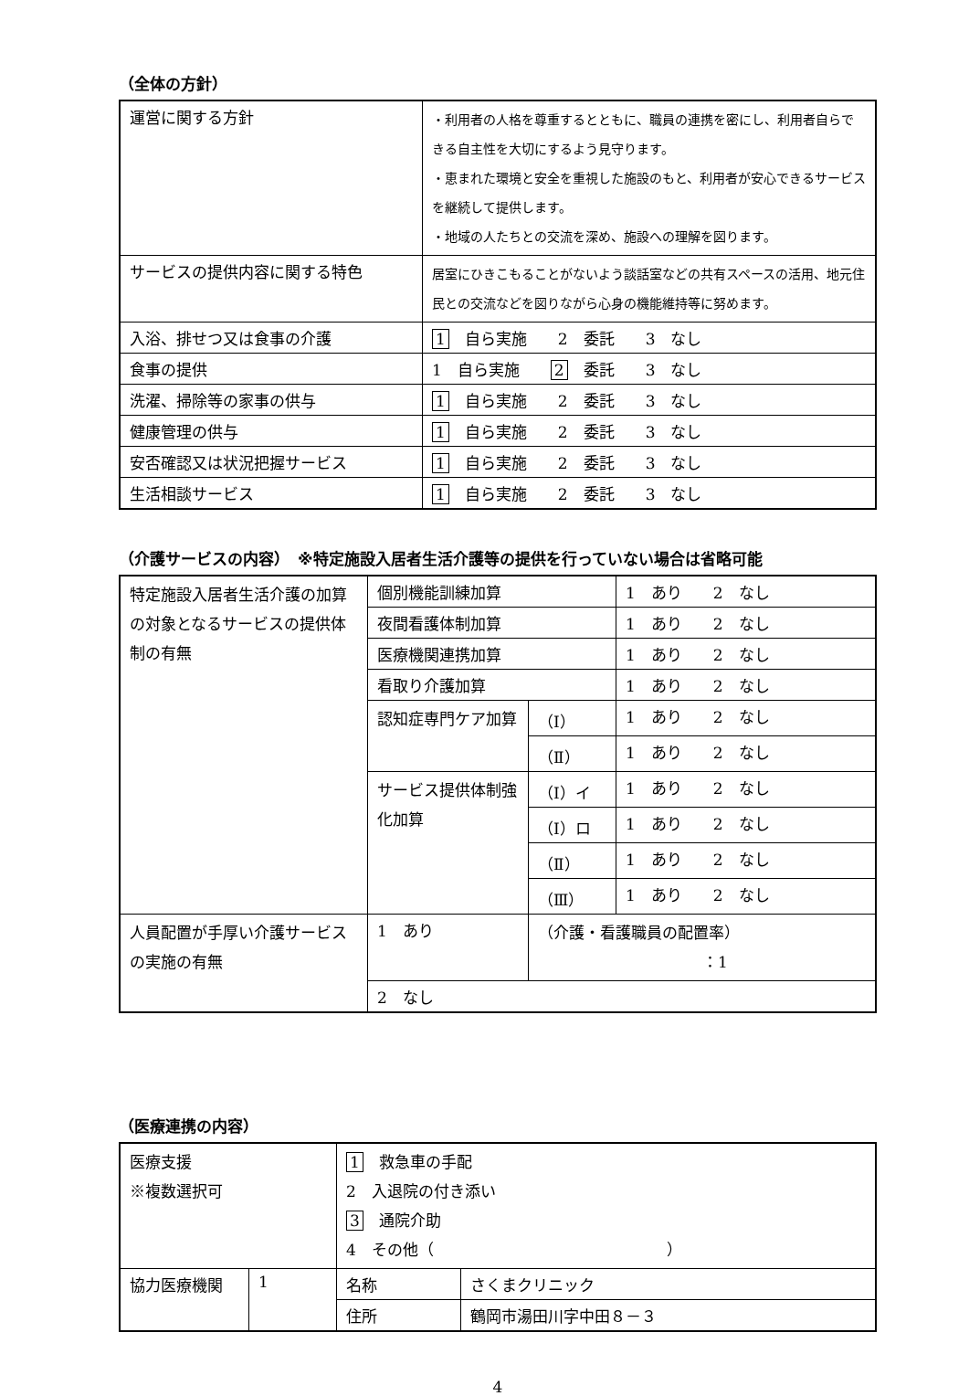（全体の方針）
| 運営に関する方針 | ・利用者の人格を尊重するとともに、職員の連携を密にし、利用者自らできる自主性を大切にするよう見守ります。 ・恵まれた環境と安全を重視した施設のもと、利用者が安心できるサービスを継続して提供します。 ・地域の人たちとの交流を深め、施設への理解を図ります。 |
| サービスの提供内容に関する特色 | 居室にひきこもることがないよう談話室などの共有スペースの活用、地元住民との交流などを図りながら心身の機能維持等に努めます。 |
| 入浴、排せつ又は食事の介護 | 1 自ら実施 2 委託 3 なし |
| 食事の提供 | 1 自ら実施 2 委託 3 なし |
| 洗濯、掃除等の家事の供与 | 1 自ら実施 2 委託 3 なし |
| 健康管理の供与 | 1 自ら実施 2 委託 3 なし |
| 安否確認又は状況把握サービス | 1 自ら実施 2 委託 3 なし |
| 生活相談サービス | 1 自ら実施 2 委託 3 なし |
（介護サービスの内容）　※特定施設入居者生活介護等の提供を行っていない場合は省略可能
| 特定施設入居者生活介護の加算の対象となるサービスの提供体制の有無 | 個別機能訓練加算 | | 1 あり 2 なし |
| | 夜間看護体制加算 | | 1 あり 2 なし |
| | 医療機関連携加算 | | 1 あり 2 なし |
| | 看取り介護加算 | | 1 あり 2 なし |
| | 認知症専門ケア加算 | （Ⅰ） | 1 あり 2 なし |
| | | （Ⅱ） | 1 あり 2 なし |
| | サービス提供体制強化加算 | （Ⅰ）イ | 1 あり 2 なし |
| | | （Ⅰ）ロ | 1 あり 2 なし |
| | | （Ⅱ） | 1 あり 2 なし |
| | | （Ⅲ） | 1 あり 2 なし |
| 人員配置が手厚い介護サービスの実施の有無 | 1 あり | （介護・看護職員の配置率） ：1 | |
| | 2 なし | | |
（医療連携の内容）
| 医療支援 ※複数選択可 | | 1 救急車の手配 2 入退院の付き添い 3 通院介助 4 その他（ ） | |
| 協力医療機関 | 1 | 名称 | さくまクリニック |
| | | 住所 | 鶴岡市湯田川字中田８－３ |
4